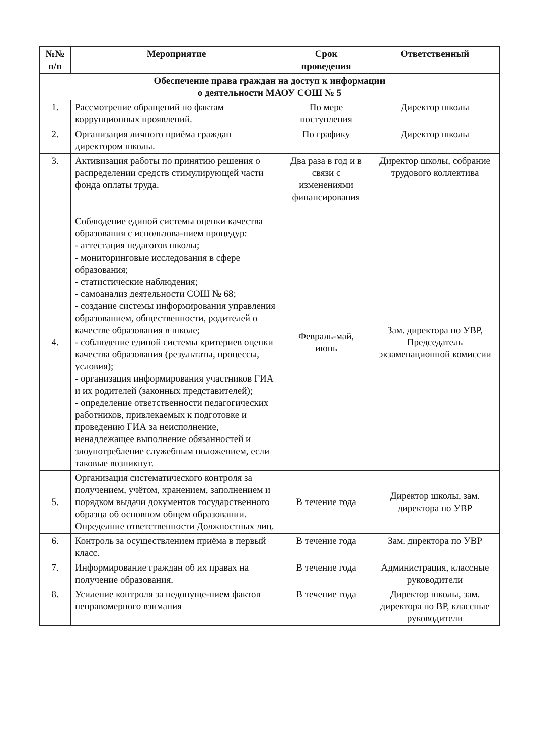| №№ п/п | Мероприятие | Срок проведения | Ответственный |
| --- | --- | --- | --- |
| Обеспечение права граждан на доступ к информации о деятельности МАОУ СОШ № 5 | | | |
| 1. | Рассмотрение обращений по фактам коррупционных проявлений. | По мере поступления | Директор школы |
| 2. | Организация личного приёма граждан директором школы. | По графику | Директор школы |
| 3. | Активизация работы по принятию решения о распределении средств стимулирующей части фонда оплаты труда. | Два раза в год и в связи с изменениями финансирования | Директор школы, собрание трудового коллектива |
| 4. | Соблюдение единой системы оценки качества образования с использова-нием процедур: - аттестация педагогов школы; - мониторинговые исследования в сфере образования; - статистические наблюдения; - самоанализ деятельности СОШ № 68; - создание системы информирования управления образованием, общественности, родителей о качестве образования в школе; - соблюдение единой системы критериев оценки качества образования (результаты, процессы, условия); - организация информирования участников ГИА и их родителей (законных представителей); - определение ответственности педагогических работников, привлекаемых к подготовке и проведению ГИА за неисполнение, ненадлежащее выполнение обязанностей и злоупотребление служебным положением, если таковые возникнут. | Февраль-май, июнь | Зам. директора по УВР, Председатель экзаменационной комиссии |
| 5. | Организация систематического контроля за получением, учётом, хранением, заполнением и порядком выдачи документов государственного образца об основном общем образовании. Определние ответственности Должностных лиц. | В течение года | Директор школы, зам. директора по УВР |
| 6. | Контроль за осуществлением приёма в первый класс. | В течение года | Зам. директора по УВР |
| 7. | Информирование граждан об их правах на получение образования. | В течение года | Администрация, классные руководители |
| 8. | Усиление контроля за недопуще-нием фактов неправомерного взимания | В течение года | Директор школы, зам. директора по ВР, классные руководители |